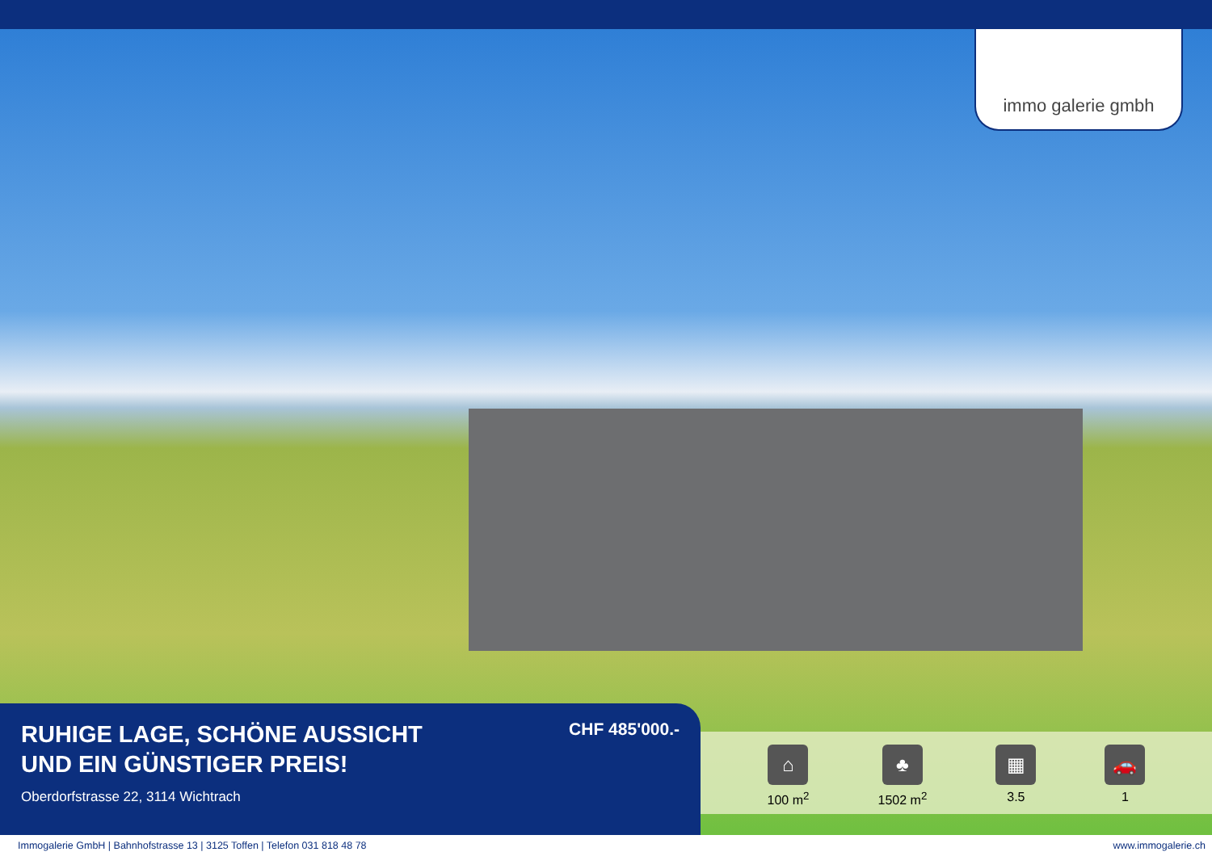immo galerie gmbh
RUHIGE LAGE, SCHÖNE AUSSICHT
UND EIN GÜNSTIGER PREIS!
Oberdorfstrasse 22, 3114 Wichtrach
CHF 485'000.-
⌂
100 m<sup>2</sup>
♣
1502 m<sup>2</sup>
▦
3.5
🚗
1
Immogalerie GmbH | Bahnhofstrasse 13 | 3125 Toffen | Telefon 031 818 48 78 www.immogalerie.ch